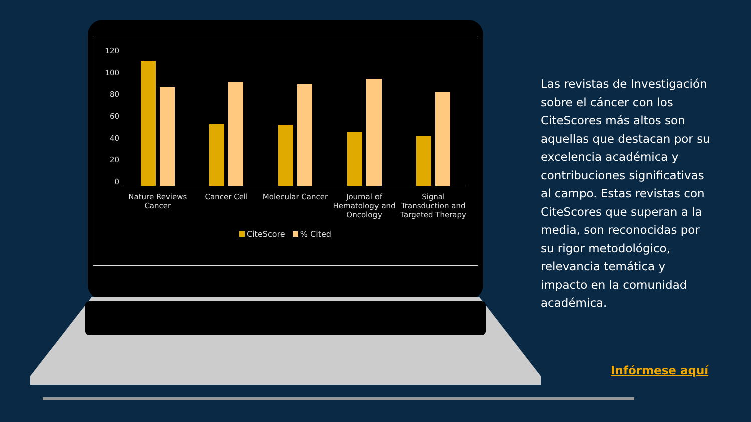120
100
80
60
40
20
0
Nature Reviews Cancer Cancer Cell Molecular Cancer Journal of Hematology and Oncology
Signal Transduction and Targeted Therapy
CiteScore % Cited
Las revistas de Investigación sobre el cáncer con los CiteScores más altos son aquellas que destacan por su excelencia académica y contribuciones significativas al campo. Estas revistas con CiteScores que superan a la media, son reconocidas por su rigor metodológico, relevancia temática y impacto en la comunidad académica.
Infórmese aquí